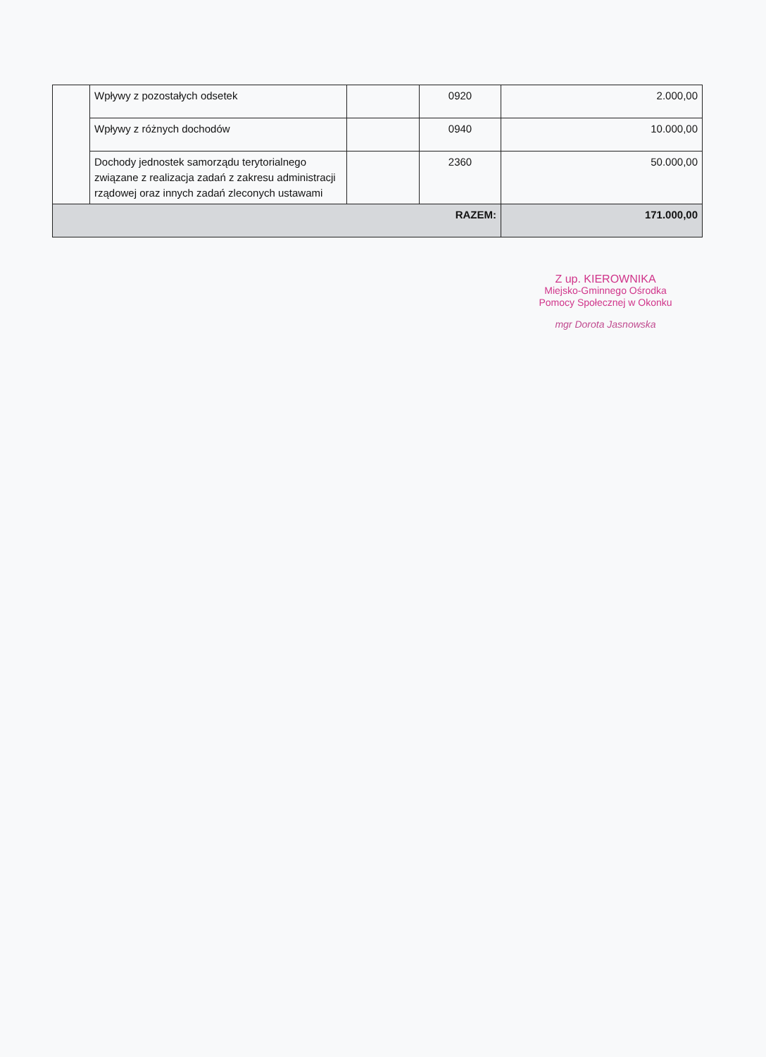| | Wpływy z pozostałych odsetek | | 0920 | 2.000,00 |
| | Wpływy z różnych dochodów | | 0940 | 10.000,00 |
| | Dochody jednostek samorządu terytorialnego związane z realizacja zadań z zakresu administracji rządowej oraz innych zadań zleconych ustawami | | 2360 | 50.000,00 |
| RAZEM: | | | | 171.000,00 |
Z up. KIEROWNIKA
Miejsko-Gminnego Ośrodka
Pomocy Społecznej w Okonku
mgr Dorota Jasnowska